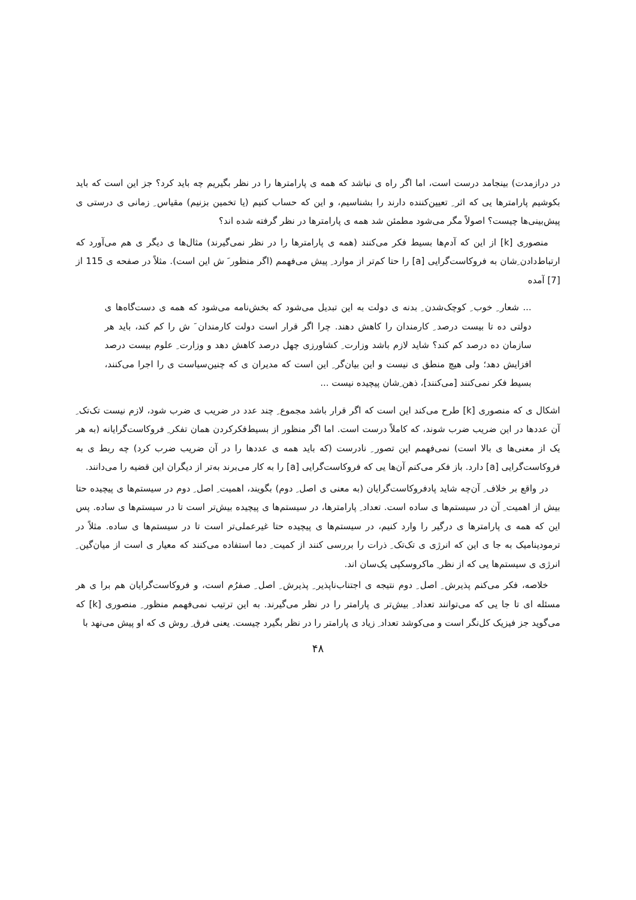در درازمدت) بینجامد درست است، اما اگر راه ی نباشد که همه ی پارامترها را در نظر بگیریم چه باید کرد؟ جز این است که باید بکوشیم پارامترها یی که اثر ِ تعیین‌کننده دارند را بشناسیم، و این که حساب کنیم (یا تخمین بزنیم) مقیاس ِ زمانی ی درستی ی پیش‌بینی‌ها چیست؟ اصولاً مگر می‌شود مطمئن شد همه ی پارامترها در نظر گرفته شده اند؟
منصوری [k] از این که آدم‌ها بسیط فکر می‌کنند (همه ی پارامترها را در نظر نمی‌گیرند) مثال‌ها ی دیگر ی هم می‌آورد که ارتباط‌دادن ِشان به فروکاست‌گرایی [a] را حتا کم‌تر از موارد ِ پیش می‌فهمم (اگر منظور َ ش این است). مثلاً در صفحه ی 115 از [7] آمده
... شعار ِ خوب ِ کوچک‌شدن ِ بدنه ی دولت به این تبدیل می‌شود که بخش‌نامه می‌شود که همه ی دست‌گاه‌ها ی دولتی ده تا بیست درصد ِ کارمندان را کاهش دهند. چرا اگر قرار است دولت کارمندان َ ش را کم کند، باید هر سازمان ده درصد کم کند؟ شاید لازم باشد وزارت ِ کشاورزی چهل درصد کاهش دهد و وزارت ِ علوم بیست درصد افزایش دهد؛ ولی هیچ منطق ی نیست و این بیان‌گر ِ این است که مدیران ی که چنین‌سیاست ی را اجرا می‌کنند، بسیط فکر نمی‌کنند [می‌کنند]، ذهن ِشان پیچیده نیست ...
اشکال ی که منصوری [k] طرح می‌کند این است که اگر قرار باشد مجموع ِ چند عدد در ضریب ی ضرب شود، لازم نیست تک‌تک ِ آن عددها در این ضریب ضرب شوند، که کاملاً درست است. اما اگر منظور از بسیط‌فکرکردن همان تفکر ِ فروکاست‌گرایانه (به هر یک از معنی‌ها ی بالا است) نمی‌فهمم این تصور ِ نادرست (که باید همه ی عددها را در آن ضریب ضرب کرد) چه ربط ی به فروکاست‌گرایی [a] دارد. باز فکر می‌کنم آن‌ها یی که فروکاست‌گرایی [a] را به کار می‌برند به‌تر از دیگران این قضیه را می‌دانند.
در واقع بر خلاف ِ آن‌چه شاید پادفروکاست‌گرایان (به معنی ی اصل ِ دوم) بگویند، اهمیت ِ اصل ِ دوم در سیستم‌ها ی پیچیده حتا بیش از اهمیت ِ آن در سیستم‌ها ی ساده است. تعداد ِ پارامترها، در سیستم‌ها ی پیچیده بیش‌تر است تا در سیستم‌ها ی ساده. پس این که همه ی پارامترها ی درگیر را وارد کنیم، در سیستم‌ها ی پیچیده حتا غیرعملی‌تر است تا در سیستم‌ها ی ساده. مثلاً در ترمودینامیک به جا ی این که انرژی ی تک‌تک ِ ذرات را بررسی کنند از کمیت ِ دما استفاده می‌کنند که معیار ی است از میان‌گین ِ انرژی ی سیستم‌ها یی که از نظر ِ ماکروسکپی یک‌سان اند.
خلاصه، فکر می‌کنم پذیرش ِ اصل ِ دوم نتیجه ی اجتناب‌ناپذیر ِ پذیرش ِ اصل ِ صفرُم است، و فروکاست‌گرایان هم برا ی هر مسئله ای تا جا یی که می‌توانند تعداد ِ بیش‌تر ی پارامتر را در نظر می‌گیرند. به این ترتیب نمی‌فهمم منظور ِ منصوری [k] که می‌گوید جز فیزیک کل‌نگر است و می‌کوشد تعداد ِ زیاد ی پارامتر را در نظر بگیرد چیست. یعنی فرق ِ روش ی که او پیش می‌نهد با
۴۸